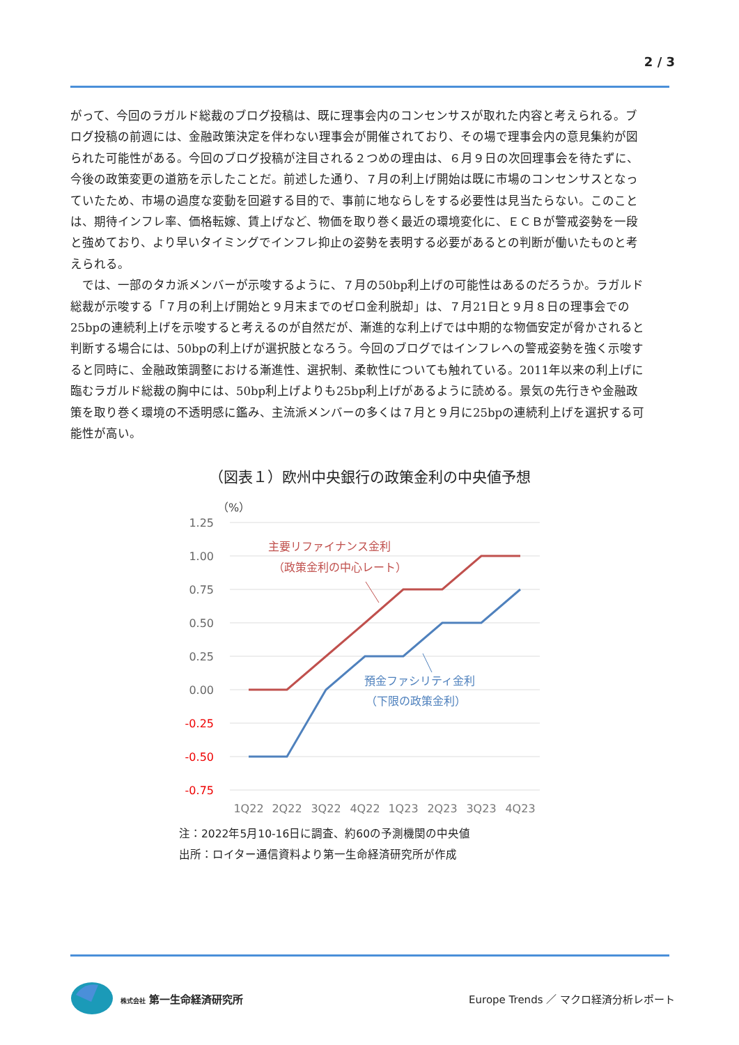2 / 3
がって、今回のラガルド総裁のブログ投稿は、既に理事会内のコンセンサスが取れた内容と考えられる。ブログ投稿の前週には、金融政策決定を伴わない理事会が開催されており、その場で理事会内の意見集約が図られた可能性がある。今回のブログ投稿が注目される２つめの理由は、６月９日の次回理事会を待たずに、今後の政策変更の道筋を示したことだ。前述した通り、７月の利上げ開始は既に市場のコンセンサスとなっていたため、市場の過度な変動を回避する目的で、事前に地ならしをする必要性は見当たらない。このことは、期待インフレ率、価格転嫁、賃上げなど、物価を取り巻く最近の環境変化に、ＥＣＢが警戒姿勢を一段と強めており、より早いタイミングでインフレ抑止の姿勢を表明する必要があるとの判断が働いたものと考えられる。
　では、一部のタカ派メンバーが示唆するように、７月の50bp利上げの可能性はあるのだろうか。ラガルド総裁が示唆する「７月の利上げ開始と９月末までのゼロ金利脱却」は、７月21日と９月８日の理事会での25bpの連続利上げを示唆すると考えるのが自然だが、漸進的な利上げでは中期的な物価安定が脅かされると判断する場合には、50bpの利上げが選択肢となろう。今回のブログではインフレへの警戒姿勢を強く示唆すると同時に、金融政策調整における漸進性、選択制、柔軟性についても触れている。2011年以来の利上げに臨むラガルド総裁の胸中には、50bp利上げよりも25bp利上げがあるように読める。景気の先行きや金融政策を取り巻く環境の不透明感に鑑み、主流派メンバーの多くは７月と９月に25bpの連続利上げを選択する可能性が高い。
（図表１）欧州中央銀行の政策金利の中央値予想
（%）
1.25
1.00
0.75
0.50
0.25
0.00
-0.25
-0.50
-0.75
1Q22
2Q22
3Q22
4Q22
1Q23
2Q23
3Q23
4Q23
主要リファイナンス金利
（政策金利の中心レート）
預金ファシリティ金利
（下限の政策金利）
注：2022年5月10-16日に調査、約60の予測機関の中央値
出所：ロイター通信資料より第一生命経済研究所が作成
株式会社 第一生命経済研究所
Europe Trends ／ マクロ経済分析レポート